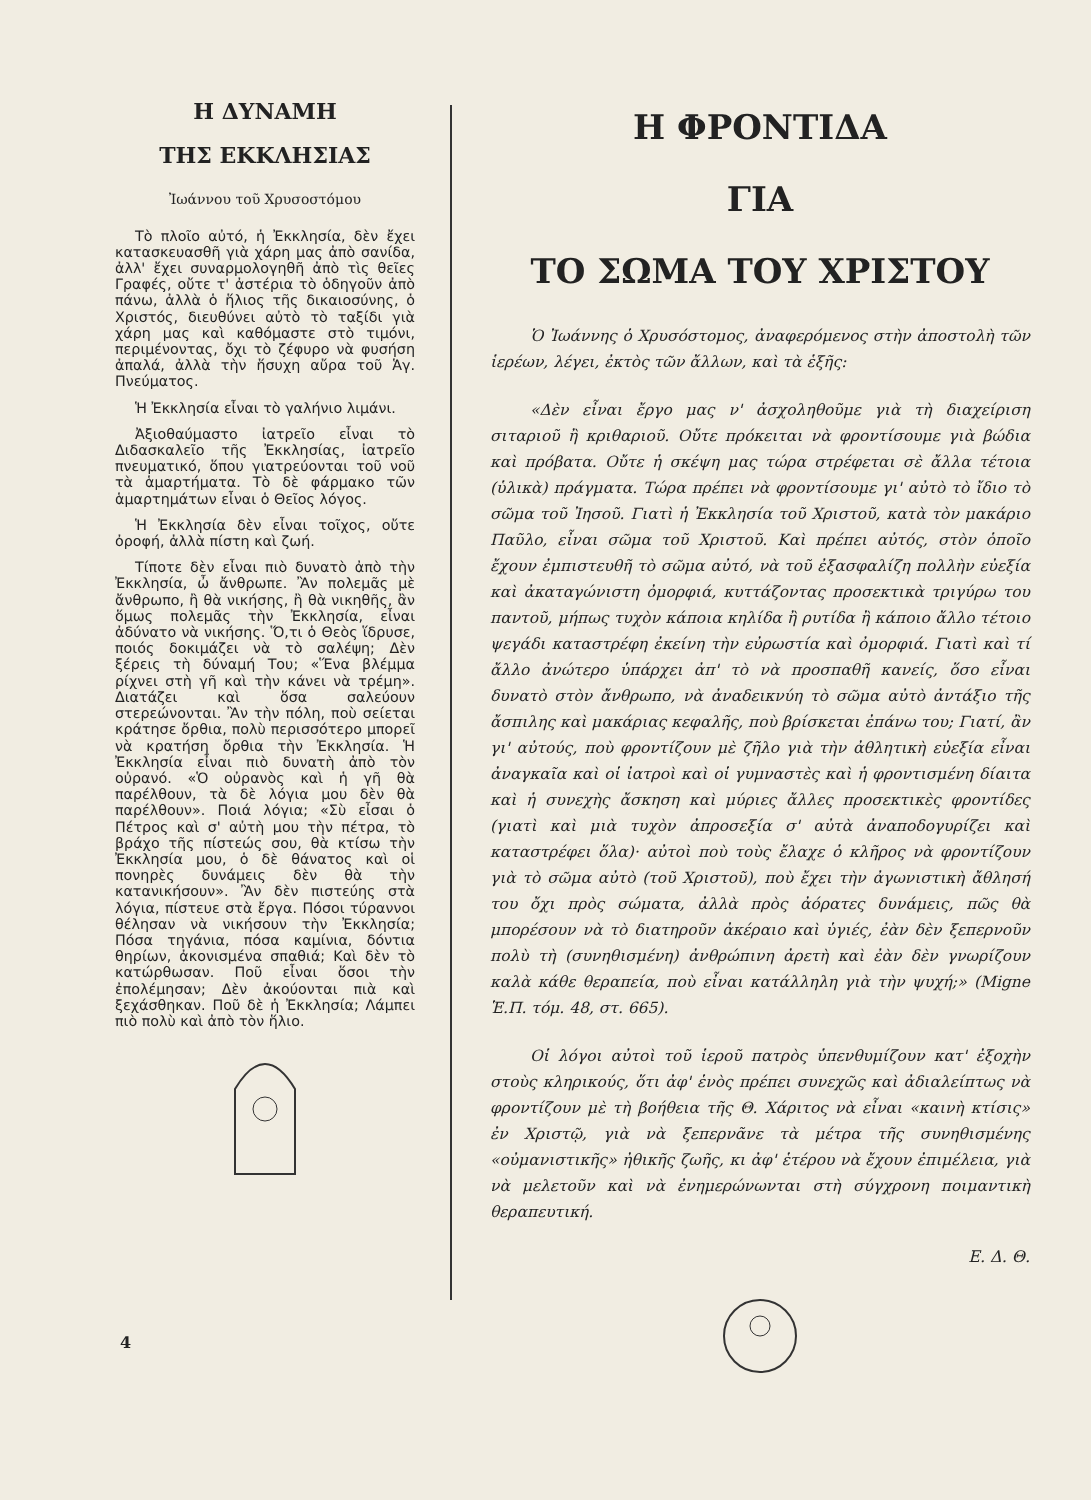Η ΔΥΝΑΜΗ
ΤΗΣ ΕΚΚΛΗΣΙΑΣ
Ἰωάννου τοῦ Χρυσοστόμου
Τὸ πλοῖο αὐτό, ἡ Ἐκκλησία, δὲν ἔχει κατασκευασθῆ γιὰ χάρη μας ἀπὸ σανίδα, ἀλλ' ἔχει συναρμολογηθῆ ἀπὸ τὶς θεῖες Γραφές, οὔτε τ' ἀστέρια τὸ ὁδηγοῦν ἀπὸ πάνω, ἀλλὰ ὁ ἥλιος τῆς δικαιοσύνης, ὁ Χριστός, διευθύνει αὐτὸ τὸ ταξίδι γιὰ χάρη μας καὶ καθόμαστε στὸ τιμόνι, περιμένοντας, ὄχι τὸ ζέφυρο νὰ φυσήση ἀπαλά, ἀλλὰ τὴν ἥσυχη αὔρα τοῦ Ἁγ. Πνεύματος.
Ἡ Ἐκκλησία εἶναι τὸ γαλήνιο λιμάνι.
Ἀξιοθαύμαστο ἰατρεῖο εἶναι τὸ Διδασκαλεῖο τῆς Ἐκκλησίας, ἰατρεῖο πνευματικό, ὅπου γιατρεύονται τοῦ νοῦ τὰ ἁμαρτήματα. Τὸ δὲ φάρμακο τῶν ἁμαρτημάτων εἶναι ὁ Θεῖος λόγος.
Ἡ Ἐκκλησία δὲν εἶναι τοῖχος, οὔτε ὀροφή, ἀλλὰ πίστη καὶ ζωή.
Τίποτε δὲν εἶναι πιὸ δυνατὸ ἀπὸ τὴν Ἐκκλησία, ὦ ἄνθρωπε. Ἂν πολεμᾶς μὲ ἄνθρωπο, ἢ θὰ νικήσης, ἢ θὰ νικηθῆς, ἂν ὅμως πολεμᾶς τὴν Ἐκκλησία, εἶναι ἀδύνατο νὰ νικήσης. Ὅ,τι ὁ Θεὸς ἵδρυσε, ποιός δοκιμάζει νὰ τὸ σαλέψη; Δὲν ξέρεις τὴ δύναμή Του; «Ἕνα βλέμμα ρίχνει στὴ γῆ καὶ τὴν κάνει νὰ τρέμη». Διατάζει καὶ ὅσα σαλεύουν στερεώνονται. Ἂν τὴν πόλη, ποὺ σείεται κράτησε ὄρθια, πολὺ περισσότερο μπορεῖ νὰ κρατήση ὄρθια τὴν Ἐκκλησία. Ἡ Ἐκκλησία εἶναι πιὸ δυνατὴ ἀπὸ τὸν οὐρανό. «Ὁ οὐρανὸς καὶ ἡ γῆ θὰ παρέλθουν, τὰ δὲ λόγια μου δὲν θὰ παρέλθουν». Ποιά λόγια; «Σὺ εἶσαι ὁ Πέτρος καὶ σ' αὐτὴ μου τὴν πέτρα, τὸ βράχο τῆς πίστεώς σου, θὰ κτίσω τὴν Ἐκκλησία μου, ὁ δὲ θάνατος καὶ οἱ πονηρὲς δυνάμεις δὲν θὰ τὴν κατανικήσουν». Ἂν δὲν πιστεύης στὰ λόγια, πίστευε στὰ ἔργα. Πόσοι τύραννοι θέλησαν νὰ νικήσουν τὴν Ἐκκλησία; Πόσα τηγάνια, πόσα καμίνια, δόντια θηρίων, ἀκονισμένα σπαθιά; Καὶ δὲν τὸ κατώρθωσαν. Ποῦ εἶναι ὅσοι τὴν ἐπολέμησαν; Δὲν ἀκούονται πιὰ καὶ ξεχάσθηκαν. Ποῦ δὲ ἡ Ἐκκλησία; Λάμπει πιὸ πολὺ καὶ ἀπὸ τὸν ἥλιο.
Η ΦΡΟΝΤΙΔΑ
ΓΙΑ
ΤΟ ΣΩΜΑ ΤΟΥ ΧΡΙΣΤΟΥ
Ὁ Ἰωάννης ὁ Χρυσόστομος, ἀναφερόμενος στὴν ἀποστολὴ τῶν ἱερέων, λέγει, ἐκτὸς τῶν ἄλλων, καὶ τὰ ἑξῆς:
«Δὲν εἶναι ἔργο μας ν' ἀσχοληθοῦμε γιὰ τὴ διαχείριση σιταριοῦ ἢ κριθαριοῦ. Οὔτε πρόκειται νὰ φροντίσουμε γιὰ βώδια καὶ πρόβατα. Οὔτε ἡ σκέψη μας τώρα στρέφεται σὲ ἄλλα τέτοια (ὑλικὰ) πράγματα. Τώρα πρέπει νὰ φροντίσουμε γι' αὐτὸ τὸ ἴδιο τὸ σῶμα τοῦ Ἰησοῦ. Γιατὶ ἡ Ἐκκλησία τοῦ Χριστοῦ, κατὰ τὸν μακάριο Παῦλο, εἶναι σῶμα τοῦ Χριστοῦ. Καὶ πρέπει αὐτός, στὸν ὁποῖο ἔχουν ἐμπιστευθῆ τὸ σῶμα αὐτό, νὰ τοῦ ἐξασφαλίζη πολλὴν εὐεξία καὶ ἀκαταγώνιστη ὀμορφιά, κυττάζοντας προσεκτικὰ τριγύρω του παντοῦ, μήπως τυχὸν κάποια κηλίδα ἢ ρυτίδα ἢ κάποιο ἄλλο τέτοιο ψεγάδι καταστρέφη ἐκείνη τὴν εὐρωστία καὶ ὀμορφιά. Γιατὶ καὶ τί ἄλλο ἀνώτερο ὑπάρχει ἀπ' τὸ νὰ προσπαθῆ κανείς, ὅσο εἶναι δυνατὸ στὸν ἄνθρωπο, νὰ ἀναδεικνύη τὸ σῶμα αὐτὸ ἀντάξιο τῆς ἄσπιλης καὶ μακάριας κεφαλῆς, ποὺ βρίσκεται ἐπάνω του; Γιατί, ἂν γι' αὐτούς, ποὺ φροντίζουν μὲ ζῆλο γιὰ τὴν ἀθλητικὴ εὐεξία εἶναι ἀναγκαῖα καὶ οἱ ἰατροὶ καὶ οἱ γυμναστὲς καὶ ἡ φροντισμένη δίαιτα καὶ ἡ συνεχὴς ἄσκηση καὶ μύριες ἄλλες προσεκτικὲς φροντίδες (γιατὶ καὶ μιὰ τυχὸν ἀπροσεξία σ' αὐτὰ ἀναποδογυρίζει καὶ καταστρέφει ὅλα)· αὐτοὶ ποὺ τοὺς ἔλαχε ὁ κλῆρος νὰ φροντίζουν γιὰ τὸ σῶμα αὐτὸ (τοῦ Χριστοῦ), ποὺ ἔχει τὴν ἀγωνιστικὴ ἄθλησή του ὄχι πρὸς σώματα, ἀλλὰ πρὸς ἀόρατες δυνάμεις, πῶς θὰ μπορέσουν νὰ τὸ διατηροῦν ἀκέραιο καὶ ὑγιές, ἐὰν δὲν ξεπερνοῦν πολὺ τὴ (συνηθισμένη) ἀνθρώπινη ἀρετὴ καὶ ἐὰν δὲν γνωρίζουν καλὰ κάθε θεραπεία, ποὺ εἶναι κατάλληλη γιὰ τὴν ψυχή;» (Migne Ἑ.Π. τόμ. 48, στ. 665).
Οἱ λόγοι αὐτοὶ τοῦ ἱεροῦ πατρὸς ὑπενθυμίζουν κατ' ἐξοχὴν στοὺς κληρικούς, ὅτι ἀφ' ἑνὸς πρέπει συνεχῶς καὶ ἀδιαλείπτως νὰ φροντίζουν μὲ τὴ βοήθεια τῆς Θ. Χάριτος νὰ εἶναι «καινὴ κτίσις» ἐν Χριστῷ, γιὰ νὰ ξεπερνᾶνε τὰ μέτρα τῆς συνηθισμένης «οὐμανιστικῆς» ἠθικῆς ζωῆς, κι ἀφ' ἑτέρου νὰ ἔχουν ἐπιμέλεια, γιὰ νὰ μελετοῦν καὶ νὰ ἐνημερώνωνται στὴ σύγχρονη ποιμαντικὴ θεραπευτική.
Ε. Δ. Θ.
4